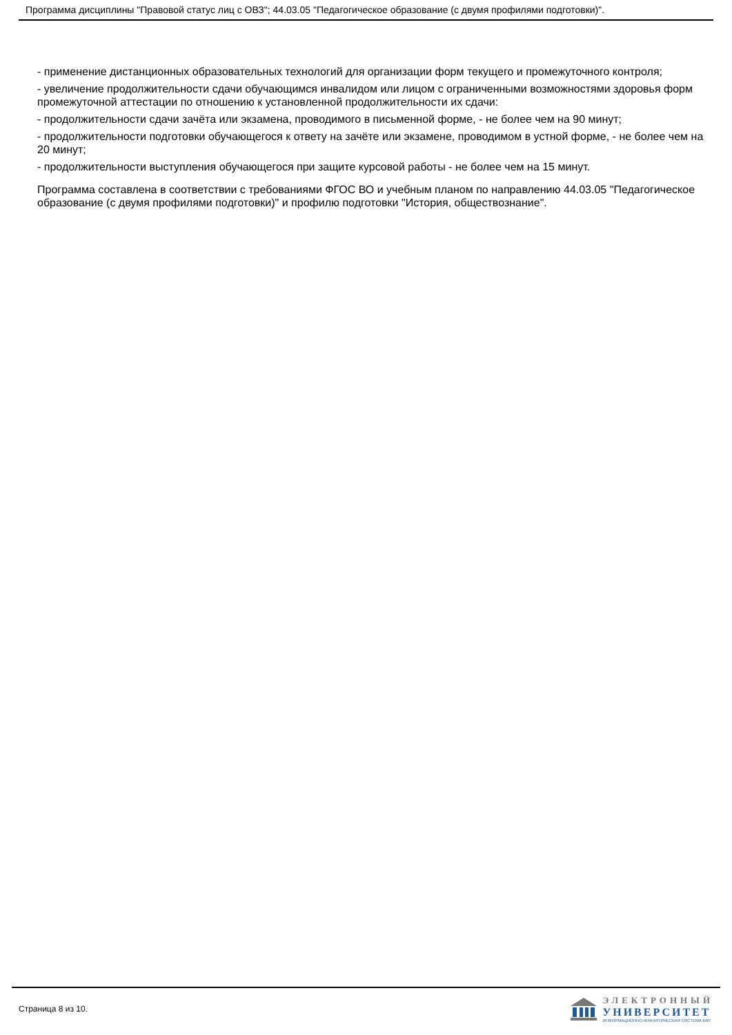Программа дисциплины "Правовой статус лиц с ОВЗ"; 44.03.05 "Педагогическое образование (с двумя профилями подготовки)".
- применение дистанционных образовательных технологий для организации форм текущего и промежуточного контроля;
- увеличение продолжительности сдачи обучающимся инвалидом или лицом с ограниченными возможностями здоровья форм промежуточной аттестации по отношению к установленной продолжительности их сдачи:
- продолжительности сдачи зачёта или экзамена, проводимого в письменной форме, - не более чем на 90 минут;
- продолжительности подготовки обучающегося к ответу на зачёте или экзамене, проводимом в устной форме, - не более чем на 20 минут;
- продолжительности выступления обучающегося при защите курсовой работы - не более чем на 15 минут.
Программа составлена в соответствии с требованиями ФГОС ВО и учебным планом по направлению 44.03.05 "Педагогическое образование (с двумя профилями подготовки)" и профилю подготовки "История, обществознание".
Страница 8 из 10.
ЭЛЕКТРОННЫЙ
УНИВЕРСИТЕТ
ИНФОРМАЦИОННО-АНАЛИТИЧЕСКАЯ СИСТЕМА КФУ